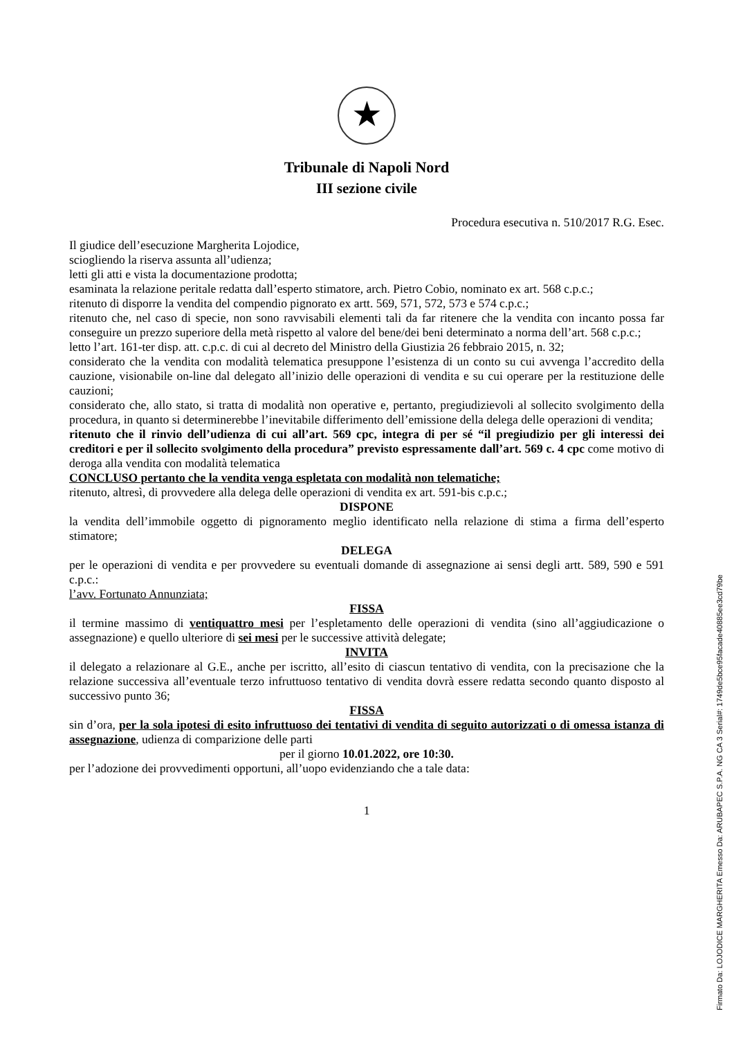★
Tribunale di Napoli Nord
III sezione civile
Procedura esecutiva n. 510/2017 R.G. Esec.
Il giudice dell’esecuzione Margherita Lojodice,
sciogliendo la riserva assunta all’udienza;
letti gli atti e vista la documentazione prodotta;
esaminata la relazione peritale redatta dall’esperto stimatore, arch. Pietro Cobio, nominato ex art. 568 c.p.c.;
ritenuto di disporre la vendita del compendio pignorato ex artt. 569, 571, 572, 573 e 574 c.p.c.;
ritenuto che, nel caso di specie, non sono ravvisabili elementi tali da far ritenere che la vendita con incanto possa far conseguire un prezzo superiore della metà rispetto al valore del bene/dei beni determinato a norma dell’art. 568 c.p.c.;
letto l’art. 161-ter disp. att. c.p.c. di cui al decreto del Ministro della Giustizia 26 febbraio 2015, n. 32;
considerato che la vendita con modalità telematica presuppone l’esistenza di un conto su cui avvenga l’accredito della cauzione, visionabile on-line dal delegato all’inizio delle operazioni di vendita e su cui operare per la restituzione delle cauzioni;
considerato che, allo stato, si tratta di modalità non operative e, pertanto, pregiudizievoli al sollecito svolgimento della procedura, in quanto si determinerebbe l’inevitabile differimento dell’emissione della delega delle operazioni di vendita;
ritenuto che il rinvio dell’udienza di cui all’art. 569 cpc, integra di per sé “il pregiudizio per gli interessi dei creditori e per il sollecito svolgimento della procedura” previsto espressamente dall’art. 569 c. 4 cpc come motivo di deroga alla vendita con modalità telematica
CONCLUSO pertanto che la vendita venga espletata con modalità non telematiche;
ritenuto, altresì, di provvedere alla delega delle operazioni di vendita ex art. 591-bis c.p.c.;
DISPONE
la vendita dell’immobile oggetto di pignoramento meglio identificato nella relazione di stima a firma dell’esperto stimatore;
DELEGA
per le operazioni di vendita e per provvedere su eventuali domande di assegnazione ai sensi degli artt. 589, 590 e 591 c.p.c.:
l’avv. Fortunato Annunziata;
FISSA
il termine massimo di ventiquattro mesi per l’espletamento delle operazioni di vendita (sino all’aggiudicazione o assegnazione) e quello ulteriore di sei mesi per le successive attività delegate;
INVITA
il delegato a relazionare al G.E., anche per iscritto, all’esito di ciascun tentativo di vendita, con la precisazione che la relazione successiva all’eventuale terzo infruttuoso tentativo di vendita dovrà essere redatta secondo quanto disposto al successivo punto 36;
FISSA
sin d’ora, per la sola ipotesi di esito infruttuoso dei tentativi di vendita di seguito autorizzati o di omessa istanza di assegnazione, udienza di comparizione delle parti
per il giorno 10.01.2022, ore 10:30.
per l’adozione dei provvedimenti opportuni, all’uopo evidenziando che a tale data:
1
Firmato Da: LOJODICE MARGHERITA Emesso Da: ARUBAPEC S.P.A. NG CA 3 Serial#: 1749de5bce95facade40885ee3cd79be